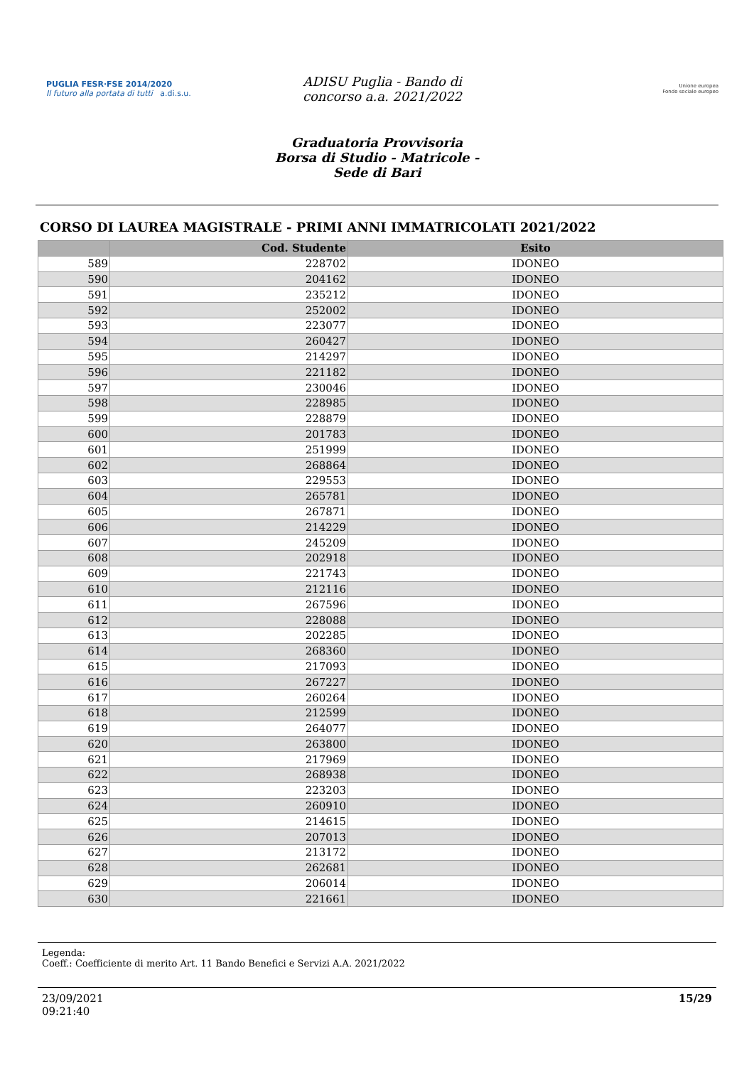PUGLIA FESR·FSE 2014/2020
Il futuro alla portata di tutti a.di.s.u.
ADISU Puglia - Bando di
concorso a.a. 2021/2022
Unione europea
Fondo sociale europeo
Graduatoria Provvisoria
Borsa di Studio - Matricole -
Sede di Bari
CORSO DI LAUREA MAGISTRALE - PRIMI ANNI IMMATRICOLATI 2021/2022
| | Cod. Studente | Esito |
| --- | --- | --- |
| 589 | 228702 | IDONEO |
| 590 | 204162 | IDONEO |
| 591 | 235212 | IDONEO |
| 592 | 252002 | IDONEO |
| 593 | 223077 | IDONEO |
| 594 | 260427 | IDONEO |
| 595 | 214297 | IDONEO |
| 596 | 221182 | IDONEO |
| 597 | 230046 | IDONEO |
| 598 | 228985 | IDONEO |
| 599 | 228879 | IDONEO |
| 600 | 201783 | IDONEO |
| 601 | 251999 | IDONEO |
| 602 | 268864 | IDONEO |
| 603 | 229553 | IDONEO |
| 604 | 265781 | IDONEO |
| 605 | 267871 | IDONEO |
| 606 | 214229 | IDONEO |
| 607 | 245209 | IDONEO |
| 608 | 202918 | IDONEO |
| 609 | 221743 | IDONEO |
| 610 | 212116 | IDONEO |
| 611 | 267596 | IDONEO |
| 612 | 228088 | IDONEO |
| 613 | 202285 | IDONEO |
| 614 | 268360 | IDONEO |
| 615 | 217093 | IDONEO |
| 616 | 267227 | IDONEO |
| 617 | 260264 | IDONEO |
| 618 | 212599 | IDONEO |
| 619 | 264077 | IDONEO |
| 620 | 263800 | IDONEO |
| 621 | 217969 | IDONEO |
| 622 | 268938 | IDONEO |
| 623 | 223203 | IDONEO |
| 624 | 260910 | IDONEO |
| 625 | 214615 | IDONEO |
| 626 | 207013 | IDONEO |
| 627 | 213172 | IDONEO |
| 628 | 262681 | IDONEO |
| 629 | 206014 | IDONEO |
| 630 | 221661 | IDONEO |
Legenda:
Coeff.: Coefficiente di merito Art. 11 Bando Benefici e Servizi A.A. 2021/2022
23/09/2021
09:21:40 15/29